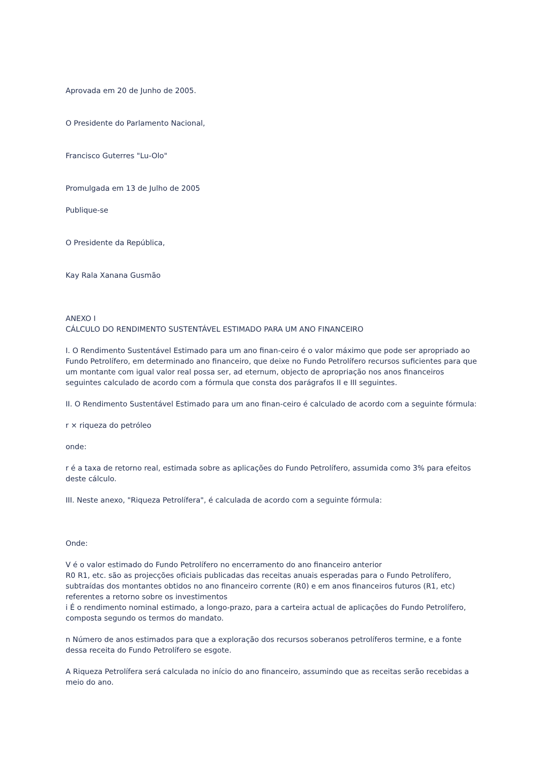Aprovada em 20 de Junho de 2005.
O Presidente do Parlamento Nacional,
Francisco Guterres "Lu-Olo"
Promulgada em 13 de Julho de 2005
Publique-se
O Presidente da República,
Kay Rala Xanana Gusmão
ANEXO I
CÁLCULO DO RENDIMENTO SUSTENTÁVEL ESTIMADO PARA UM ANO FINANCEIRO
I. O Rendimento Sustentável Estimado para um ano finan-ceiro é o valor máximo que pode ser apropriado ao Fundo Petrolífero, em determinado ano financeiro, que deixe no Fundo Petrolífero recursos suficientes para que um montante com igual valor real possa ser, ad eternum, objecto de apropriação nos anos financeiros seguintes calculado de acordo com a fórmula que consta dos parágrafos II e III seguintes.
II. O Rendimento Sustentável Estimado para um ano finan-ceiro é calculado de acordo com a seguinte fórmula:
r × riqueza do petróleo
onde:
r é a taxa de retorno real, estimada sobre as aplicações do Fundo Petrolífero, assumida como 3% para efeitos deste cálculo.
III. Neste anexo, "Riqueza Petrolífera", é calculada de acordo com a seguinte fórmula:
Onde:
V é o valor estimado do Fundo Petrolífero no encerramento do ano financeiro anterior
R0 R1, etc. são as projecções oficiais publicadas das receitas anuais esperadas para o Fundo Petrolífero, subtraídas dos montantes obtidos no ano financeiro corrente (R0) e em anos financeiros futuros (R1, etc) referentes a retorno sobre os investimentos
i É o rendimento nominal estimado, a longo-prazo, para a carteira actual de aplicações do Fundo Petrolífero, composta segundo os termos do mandato.
n Número de anos estimados para que a exploração dos recursos soberanos petrolíferos termine, e a fonte dessa receita do Fundo Petrolífero se esgote.
A Riqueza Petrolífera será calculada no início do ano financeiro, assumindo que as receitas serão recebidas a meio do ano.